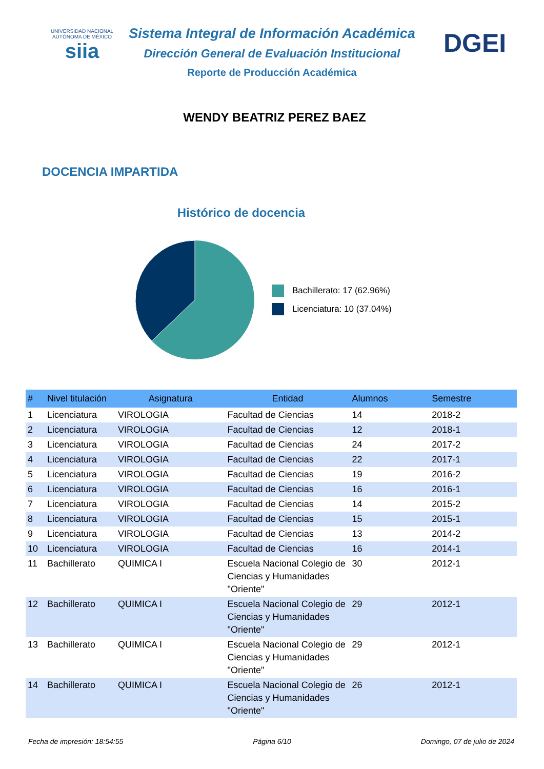UNIVERSIDAD NACIONAL AUTÓNOMA DE MÉXICO
siia
DGEI
Sistema Integral de Información Académica
Dirección General de Evaluación Institucional
Reporte de Producción Académica
WENDY BEATRIZ PEREZ BAEZ
DOCENCIA IMPARTIDA
Histórico de docencia
Bachillerato: 17 (62.96%)
Licenciatura: 10 (37.04%)
| # | Nivel titulación | Asignatura | Entidad | Alumnos | Semestre |
| --- | --- | --- | --- | --- | --- |
| 1 | Licenciatura | VIROLOGIA | Facultad de Ciencias | 14 | 2018-2 |
| 2 | Licenciatura | VIROLOGIA | Facultad de Ciencias | 12 | 2018-1 |
| 3 | Licenciatura | VIROLOGIA | Facultad de Ciencias | 24 | 2017-2 |
| 4 | Licenciatura | VIROLOGIA | Facultad de Ciencias | 22 | 2017-1 |
| 5 | Licenciatura | VIROLOGIA | Facultad de Ciencias | 19 | 2016-2 |
| 6 | Licenciatura | VIROLOGIA | Facultad de Ciencias | 16 | 2016-1 |
| 7 | Licenciatura | VIROLOGIA | Facultad de Ciencias | 14 | 2015-2 |
| 8 | Licenciatura | VIROLOGIA | Facultad de Ciencias | 15 | 2015-1 |
| 9 | Licenciatura | VIROLOGIA | Facultad de Ciencias | 13 | 2014-2 |
| 10 | Licenciatura | VIROLOGIA | Facultad de Ciencias | 16 | 2014-1 |
| 11 | Bachillerato | QUIMICA I | Escuela Nacional Colegio de Ciencias y Humanidades "Oriente" | 30 | 2012-1 |
| 12 | Bachillerato | QUIMICA I | Escuela Nacional Colegio de Ciencias y Humanidades "Oriente" | 29 | 2012-1 |
| 13 | Bachillerato | QUIMICA I | Escuela Nacional Colegio de Ciencias y Humanidades "Oriente" | 29 | 2012-1 |
| 14 | Bachillerato | QUIMICA I | Escuela Nacional Colegio de Ciencias y Humanidades "Oriente" | 26 | 2012-1 |
Fecha de impresión: 18:54:55 Página 6/10 Domingo, 07 de julio de 2024